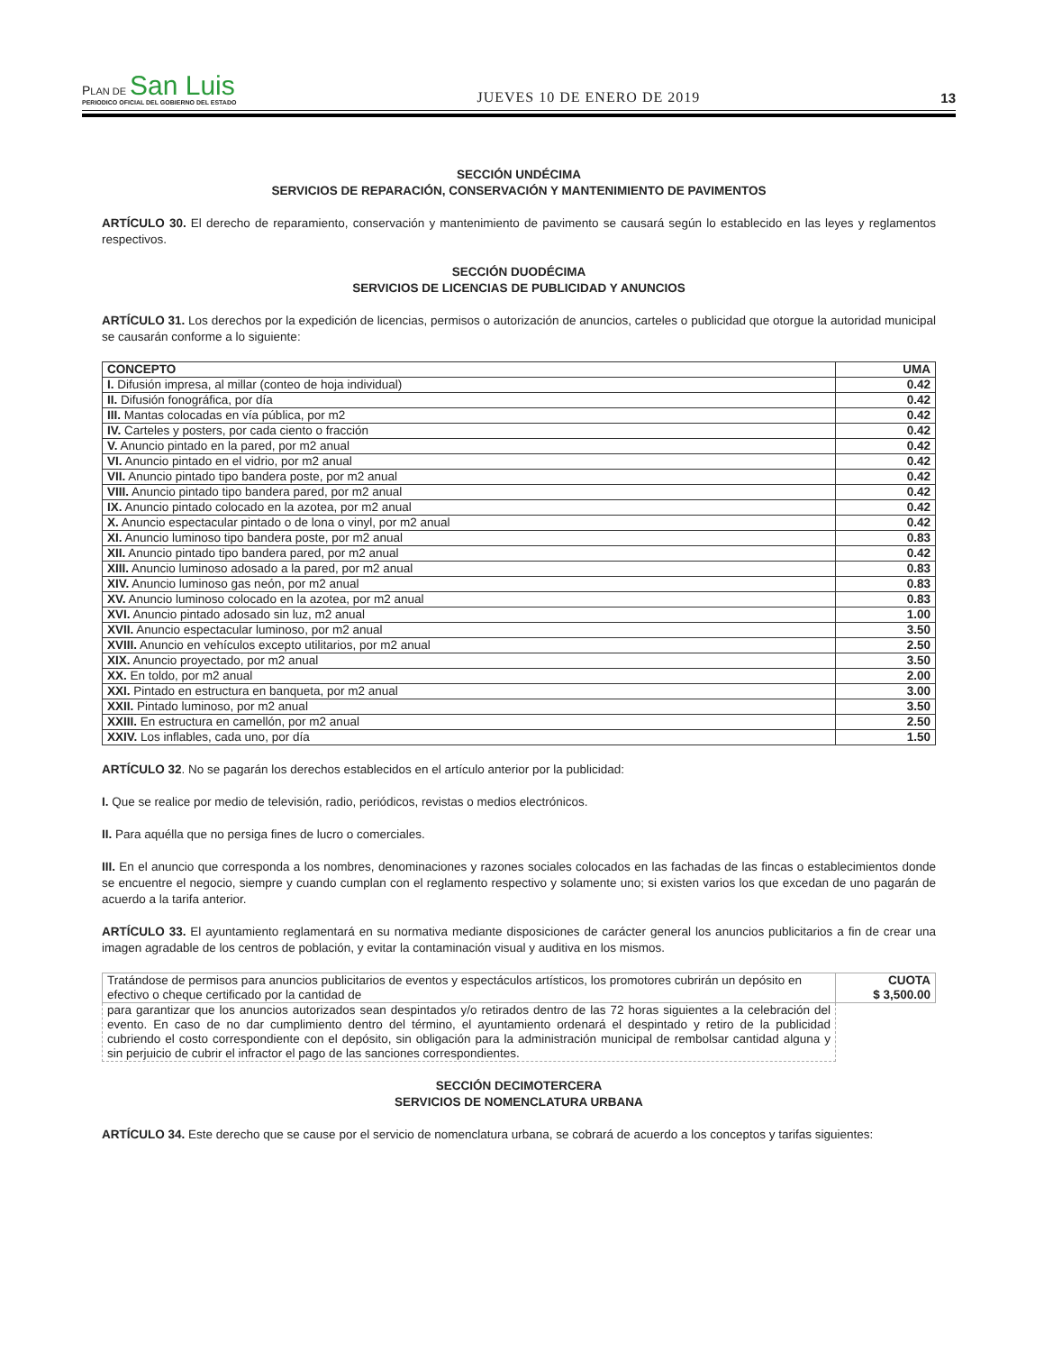PLAN DE San Luis
PERIODICO OFICIAL DEL GOBIERNO DEL ESTADO
JUEVES 10 DE ENERO DE 2019
13
SECCIÓN UNDÉCIMA
SERVICIOS DE REPARACIÓN, CONSERVACIÓN Y MANTENIMIENTO DE PAVIMENTOS
ARTÍCULO 30. El derecho de reparamiento, conservación y mantenimiento de pavimento se causará según lo establecido en las leyes y reglamentos respectivos.
SECCIÓN DUODÉCIMA
SERVICIOS DE LICENCIAS DE PUBLICIDAD Y ANUNCIOS
ARTÍCULO 31. Los derechos por la expedición de licencias, permisos o autorización de anuncios, carteles o publicidad que otorgue la autoridad municipal se causarán conforme a lo siguiente:
| CONCEPTO | UMA |
| --- | --- |
| I. Difusión impresa, al millar (conteo de hoja individual) | 0.42 |
| II. Difusión fonográfica, por día | 0.42 |
| III. Mantas colocadas en vía pública, por m2 | 0.42 |
| IV. Carteles y posters, por cada ciento o fracción | 0.42 |
| V. Anuncio pintado en la pared, por m2 anual | 0.42 |
| VI. Anuncio pintado en el vidrio, por m2 anual | 0.42 |
| VII. Anuncio pintado tipo bandera poste, por m2 anual | 0.42 |
| VIII. Anuncio pintado tipo bandera pared, por m2 anual | 0.42 |
| IX. Anuncio pintado colocado en la azotea, por m2 anual | 0.42 |
| X. Anuncio espectacular pintado o de lona o vinyl, por m2 anual | 0.42 |
| XI. Anuncio luminoso tipo bandera poste, por m2 anual | 0.83 |
| XII. Anuncio pintado tipo bandera pared, por m2 anual | 0.42 |
| XIII. Anuncio luminoso adosado a la pared, por m2 anual | 0.83 |
| XIV. Anuncio luminoso gas neón, por m2 anual | 0.83 |
| XV. Anuncio luminoso colocado en la azotea, por m2 anual | 0.83 |
| XVI. Anuncio pintado adosado sin luz, m2 anual | 1.00 |
| XVII. Anuncio espectacular luminoso, por m2 anual | 3.50 |
| XVIII. Anuncio en vehículos excepto utilitarios, por m2 anual | 2.50 |
| XIX. Anuncio proyectado, por m2 anual | 3.50 |
| XX. En toldo, por m2 anual | 2.00 |
| XXI. Pintado en estructura en banqueta, por m2 anual | 3.00 |
| XXII. Pintado luminoso, por m2 anual | 3.50 |
| XXIII. En estructura en camellón, por m2 anual | 2.50 |
| XXIV. Los inflables, cada uno, por día | 1.50 |
ARTÍCULO 32. No se pagarán los derechos establecidos en el artículo anterior por la publicidad:
I. Que se realice por medio de televisión, radio, periódicos, revistas o medios electrónicos.
II. Para aquélla que no persiga fines de lucro o comerciales.
III. En el anuncio que corresponda a los nombres, denominaciones y razones sociales colocados en las fachadas de las fincas o establecimientos donde se encuentre el negocio, siempre y cuando cumplan con el reglamento respectivo y solamente uno; si existen varios los que excedan de uno pagarán de acuerdo a la tarifa anterior.
ARTÍCULO 33. El ayuntamiento reglamentará en su normativa mediante disposiciones de carácter general los anuncios publicitarios a fin de crear una imagen agradable de los centros de población, y evitar la contaminación visual y auditiva en los mismos.
| Tratándose de permisos para anuncios publicitarios de eventos y espectáculos artísticos, los promotores cubrirán un depósito en efectivo o cheque certificado por la cantidad de | CUOTA $ 3,500.00 |
| para garantizar que los anuncios autorizados sean despintados y/o retirados dentro de las 72 horas siguientes a la celebración del evento. En caso de no dar cumplimiento dentro del término, el ayuntamiento ordenará el despintado y retiro de la publicidad cubriendo el costo correspondiente con el depósito, sin obligación para la administración municipal de rembolsar cantidad alguna y sin perjuicio de cubrir el infractor el pago de las sanciones correspondientes. | |
SECCIÓN DECIMOTERCERA
SERVICIOS DE NOMENCLATURA URBANA
ARTÍCULO 34. Este derecho que se cause por el servicio de nomenclatura urbana, se cobrará de acuerdo a los conceptos y tarifas siguientes: